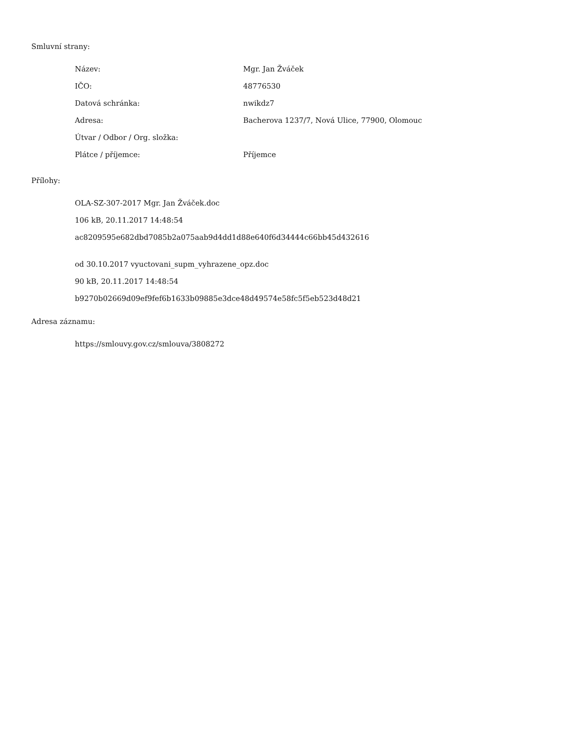Smluvní strany:
| Název: | Mgr. Jan Žváček |
| IČO: | 48776530 |
| Datová schránka: | nwikdz7 |
| Adresa: | Bacherova 1237/7, Nová Ulice, 77900, Olomouc |
| Útvar / Odbor / Org. složka: | |
| Plátce / příjemce: | Příjemce |
Přílohy:
OLA-SZ-307-2017 Mgr. Jan Žváček.doc
106 kB, 20.11.2017 14:48:54
ac8209595e682dbd7085b2a075aab9d4dd1d88e640f6d34444c66bb45d432616
od 30.10.2017 vyuctovani_supm_vyhrazene_opz.doc
90 kB, 20.11.2017 14:48:54
b9270b02669d09ef9fef6b1633b09885e3dce48d49574e58fc5f5eb523d48d21
Adresa záznamu:
https://smlouvy.gov.cz/smlouva/3808272